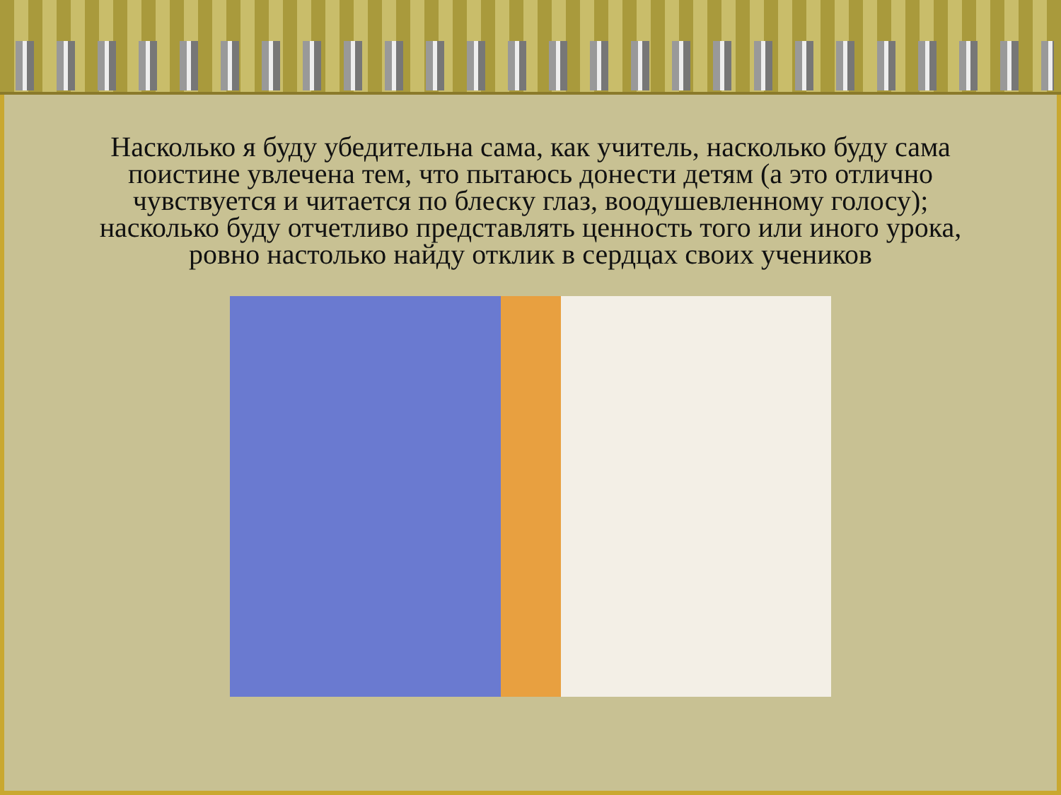Насколько я буду убедительна сама, как учитель, насколько буду сама поистине увлечена тем, что пытаюсь донести детям (а это отлично чувствуется и читается по блеску глаз, воодушевленному голосу); насколько буду отчетливо представлять ценность того или иного урока, ровно настолько найду отклик в сердцах своих учеников